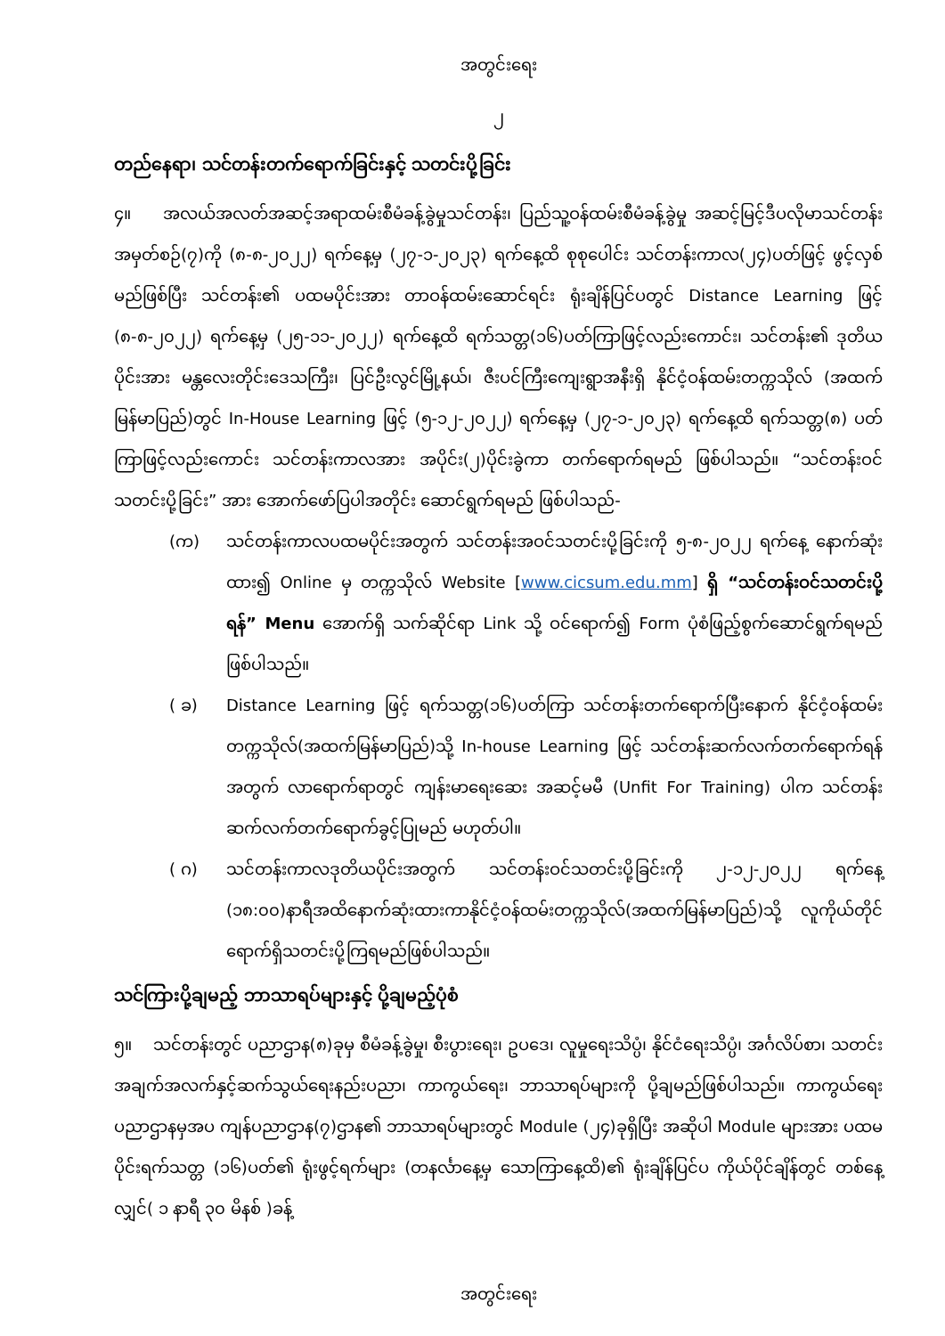အတွင်းရေး
၂
တည်နေရာ၊ သင်တန်းတက်ရောက်ခြင်းနှင့် သတင်းပို့ခြင်း
၄။ အလယ်အလတ်အဆင့်အရာထမ်းစီမံခန့်ခွဲမှုသင်တန်း၊ ပြည်သူ့ဝန်ထမ်းစီမံခန့်ခွဲမှု အဆင့်မြင့်ဒီပလိုမာသင်တန်း အမှတ်စဉ်(၇)ကို (၈-၈-၂၀၂၂) ရက်နေ့မှ (၂၇-၁-၂၀၂၃) ရက်နေ့ထိ စုစုပေါင်း သင်တန်းကာလ(၂၄)ပတ်ဖြင့် ဖွင့်လှစ်မည်ဖြစ်ပြီး သင်တန်း၏ ပထမပိုင်းအား တာဝန်ထမ်းဆောင်ရင်း ရုံးချိန်ပြင်ပတွင် Distance Learning ဖြင့် (၈-၈-၂၀၂၂) ရက်နေ့မှ (၂၅-၁၁-၂၀၂၂) ရက်နေ့ထိ ရက်သတ္တ(၁၆)ပတ်ကြာဖြင့်လည်းကောင်း၊ သင်တန်း၏ ဒုတိယပိုင်းအား မန္တလေးတိုင်းဒေသကြီး၊ ပြင်ဦးလွင်မြို့နယ်၊ ဇီးပင်ကြီးကျေးရွာအနီးရှိ နိုင်ငံ့ဝန်ထမ်းတက္ကသိုလ် (အထက်မြန်မာပြည်)တွင် In-House Learning ဖြင့် (၅-၁၂-၂၀၂၂) ရက်နေ့မှ (၂၇-၁-၂၀၂၃) ရက်နေ့ထိ ရက်သတ္တ(၈) ပတ်ကြာဖြင့်လည်းကောင်း သင်တန်းကာလအား အပိုင်း(၂)ပိုင်းခွဲကာ တက်ရောက်ရမည် ဖြစ်ပါသည်။ “သင်တန်းဝင်သတင်းပို့ခြင်း” အား အောက်ဖော်ပြပါအတိုင်း ဆောင်ရွက်ရမည် ဖြစ်ပါသည်-
(က) သင်တန်းကာလပထမပိုင်းအတွက် သင်တန်းအဝင်သတင်းပို့ခြင်းကို ၅-၈-၂၀၂၂ ရက်နေ့ နောက်ဆုံးထား၍ Online မှ တက္ကသိုလ် Website [www.cicsum.edu.mm] ရှိ “သင်တန်းဝင်သတင်းပို့ရန်” Menu အောက်ရှိ သက်ဆိုင်ရာ Link သို့ ဝင်ရောက်၍ Form ပုံစံဖြည့်စွက်ဆောင်ရွက်ရမည်ဖြစ်ပါသည်။
( ခ) Distance Learning ဖြင့် ရက်သတ္တ(၁၆)ပတ်ကြာ သင်တန်းတက်ရောက်ပြီးနောက် နိုင်ငံ့ဝန်ထမ်းတက္ကသိုလ်(အထက်မြန်မာပြည်)သို့ In-house Learning ဖြင့် သင်တန်းဆက်လက်တက်ရောက်ရန်အတွက် လာရောက်ရာတွင် ကျန်းမာရေးဆေး အဆင့်မမီ (Unfit For Training) ပါက သင်တန်းဆက်လက်တက်ရောက်ခွင့်ပြုမည် မဟုတ်ပါ။
( ဂ) သင်တန်းကာလဒုတိယပိုင်းအတွက် သင်တန်းဝင်သတင်းပို့ခြင်းကို ၂-၁၂-၂၀၂၂ ရက်နေ့ (၁၈:၀၀)နာရီအထိနောက်ဆုံးထားကာနိုင်ငံ့ဝန်ထမ်းတက္ကသိုလ်(အထက်မြန်မာပြည်)သို့ လူကိုယ်တိုင် ရောက်ရှိသတင်းပို့ကြရမည်ဖြစ်ပါသည်။
သင်ကြားပို့ချမည့် ဘာသာရပ်များနှင့် ပို့ချမည့်ပုံစံ
၅။ သင်တန်းတွင် ပညာဌာန(၈)ခုမှ စီမံခန့်ခွဲမှု၊ စီးပွားရေး၊ ဥပဒေ၊ လူမှုရေးသိပ္ပံ၊ နိုင်ငံရေးသိပ္ပံ၊ အင်္ဂလိပ်စာ၊ သတင်းအချက်အလက်နှင့်ဆက်သွယ်ရေးနည်းပညာ၊ ကာကွယ်ရေး၊ ဘာသာရပ်များကို ပို့ချမည်ဖြစ်ပါသည်။ ကာကွယ်ရေးပညာဌာနမှအပ ကျန်ပညာဌာန(၇)ဌာန၏ ဘာသာရပ်များတွင် Module (၂၄)ခုရှိပြီး အဆိုပါ Module များအား ပထမပိုင်းရက်သတ္တ (၁၆)ပတ်၏ ရုံးဖွင့်ရက်များ (တနင်္လာနေ့မှ သောကြာနေ့ထိ)၏ ရုံးချိန်ပြင်ပ ကိုယ်ပိုင်ချိန်တွင် တစ်နေ့လျှင်( ၁ နာရီ ၃၀ မိနစ် )ခန့်
အတွင်းရေး